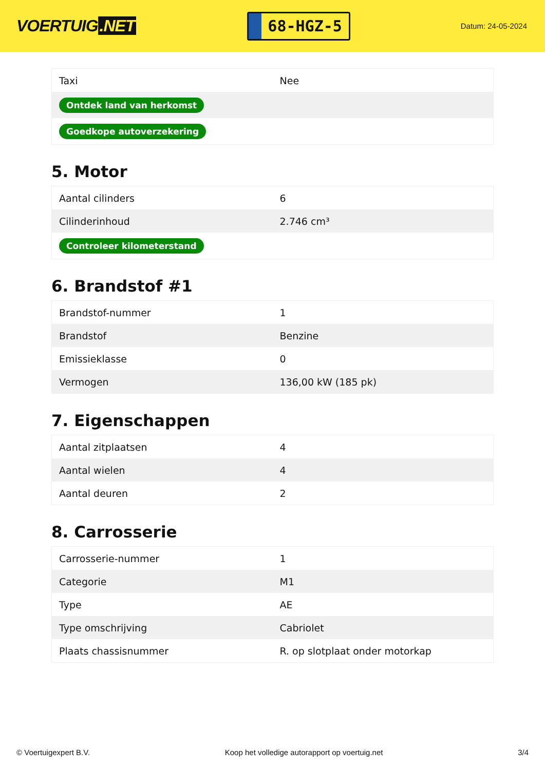VOERTUIG.NET
68-HGZ-5
Datum: 24-05-2024
| Taxi | Nee |
| Ontdek land van herkomst | |
| Goedkope autoverzekering | |
5. Motor
| Aantal cilinders | 6 |
| Cilinderinhoud | 2.746 cm³ |
| Controleer kilometerstand | |
6. Brandstof #1
| Brandstof-nummer | 1 |
| Brandstof | Benzine |
| Emissieklasse | 0 |
| Vermogen | 136,00 kW (185 pk) |
7. Eigenschappen
| Aantal zitplaatsen | 4 |
| Aantal wielen | 4 |
| Aantal deuren | 2 |
8. Carrosserie
| Carrosserie-nummer | 1 |
| Categorie | M1 |
| Type | AE |
| Type omschrijving | Cabriolet |
| Plaats chassisnummer | R. op slotplaat onder motorkap |
© Voertuigexpert B.V. Koop het volledige autorapport op voertuig.net 3/4